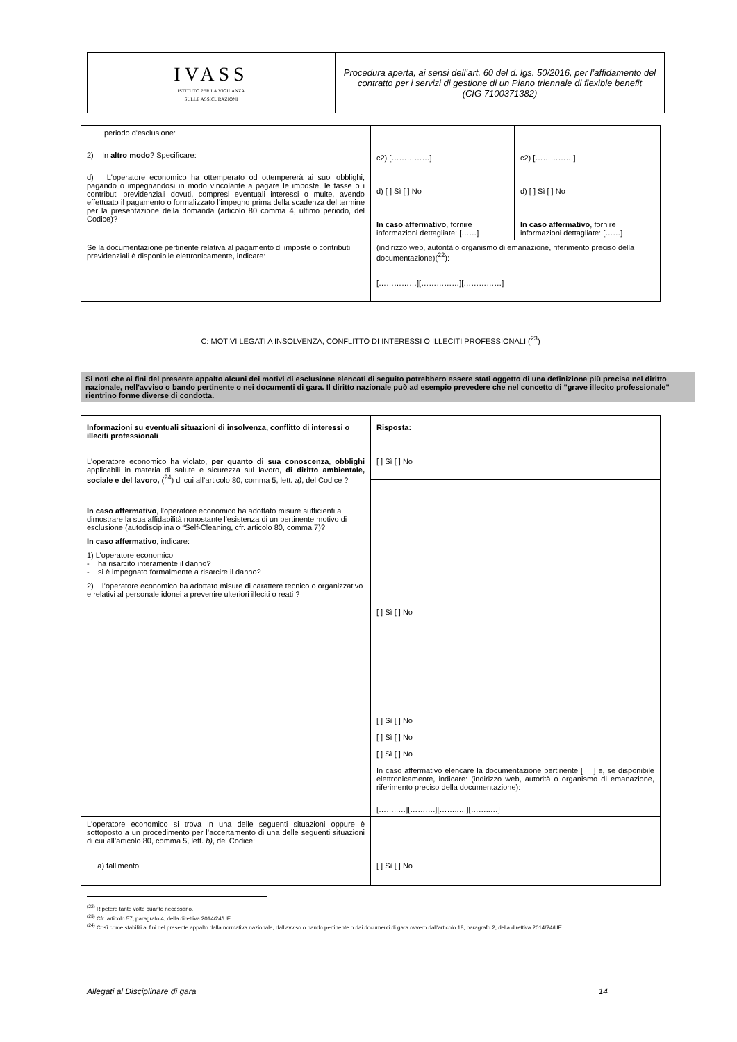| IVASS ISTITUTO PER LA VIGILANZA SULLE ASSICURAZIONI | Procedura aperta, ai sensi dell’art. 60 del d. lgs. 50/2016, per l’affidamento del contratto per i servizi di gestione di un Piano triennale di flexible benefit (CIG 7100371382) |
| periodo d'esclusione: 2) In altro modo ? Specificare: d) L'operatore economico ha ottemperato od ottempererà ai suoi obblighi, pagando o impegnandosi in modo vincolante a pagare le imposte, le tasse o i contributi previdenziali dovuti, compresi eventuali interessi o multe, avendo effettuato il pagamento o formalizzato l’impegno prima della scadenza del termine per la presentazione della domanda (articolo 80 comma 4, ultimo periodo, del Codice)? | c2) [……………] d) [ ] Sì [ ] No In caso affermativo , fornire informazioni dettagliate: [……] | c2) [……………] d) [ ] Sì [ ] No In caso affermativo , fornire informazioni dettagliate: [……] |
| Se la documentazione pertinente relativa al pagamento di imposte o contributi previdenziali è disponibile elettronicamente, indicare: | (indirizzo web, autorità o organismo di emanazione, riferimento preciso della documentazione)(<sup>22</sup>): [……………][……………][……………] | |
C: MOTIVI LEGATI A INSOLVENZA, CONFLITTO DI INTERESSI O ILLECITI PROFESSIONALI (<sup>23</sup>)
Si noti che ai fini del presente appalto alcuni dei motivi di esclusione elencati di seguito potrebbero essere stati oggetto di una definizione più precisa nel diritto nazionale, nell'avviso o bando pertinente o nei documenti di gara. Il diritto nazionale può ad esempio prevedere che nel concetto di "grave illecito professionale" rientrino forme diverse di condotta.
| Informazioni su eventuali situazioni di insolvenza, conflitto di interessi o illeciti professionali | Risposta: |
| --- | --- |
| L'operatore economico ha violato, per quanto di sua conoscenza , obblighi applicabili in materia di salute e sicurezza sul lavoro, di diritto ambientale, sociale e del lavoro, (<sup>24</sup>) di cui all’articolo 80, comma 5, lett. a) , del Codice ? In caso affermativo , l'operatore economico ha adottato misure sufficienti a dimostrare la sua affidabilità nonostante l'esistenza di un pertinente motivo di esclusione (autodisciplina o “Self-Cleaning, cfr. articolo 80, comma 7)? In caso affermativo , indicare: 1) L’operatore economico - ha risarcito interamente il danno? - si è impegnato formalmente a risarcire il danno? 2) l’operatore economico ha adottato misure di carattere tecnico o organizzativo e relativi al personale idonei a prevenire ulteriori illeciti o reati ? | [ ] Sì [ ] No |
| | [ ] Sì [ ] No [ ] Sì [ ] No [ ] Sì [ ] No [ ] Sì [ ] No In caso affermativo elencare la documentazione pertinente [ ] e, se disponibile elettronicamente, indicare: (indirizzo web, autorità o organismo di emanazione, riferimento preciso della documentazione): [……..…][……….][……..…][……..…] |
| L'operatore economico si trova in una delle seguenti situazioni oppure è sottoposto a un procedimento per l’accertamento di una delle seguenti situazioni di cui all’articolo 80, comma 5, lett. b) , del Codice: a) fallimento | [ ] Sì [ ] No |
<sup>(22)</sup> Ripetere tante volte quanto necessario.
<sup>(23)</sup> Cfr. articolo 57, paragrafo 4, della direttiva 2014/24/UE.
<sup>(24)</sup> Così come stabiliti ai fini del presente appalto dalla normativa nazionale, dall'avviso o bando pertinente o dai documenti di gara ovvero dall'articolo 18, paragrafo 2, della direttiva 2014/24/UE.
Allegati al Disciplinare di gara 14